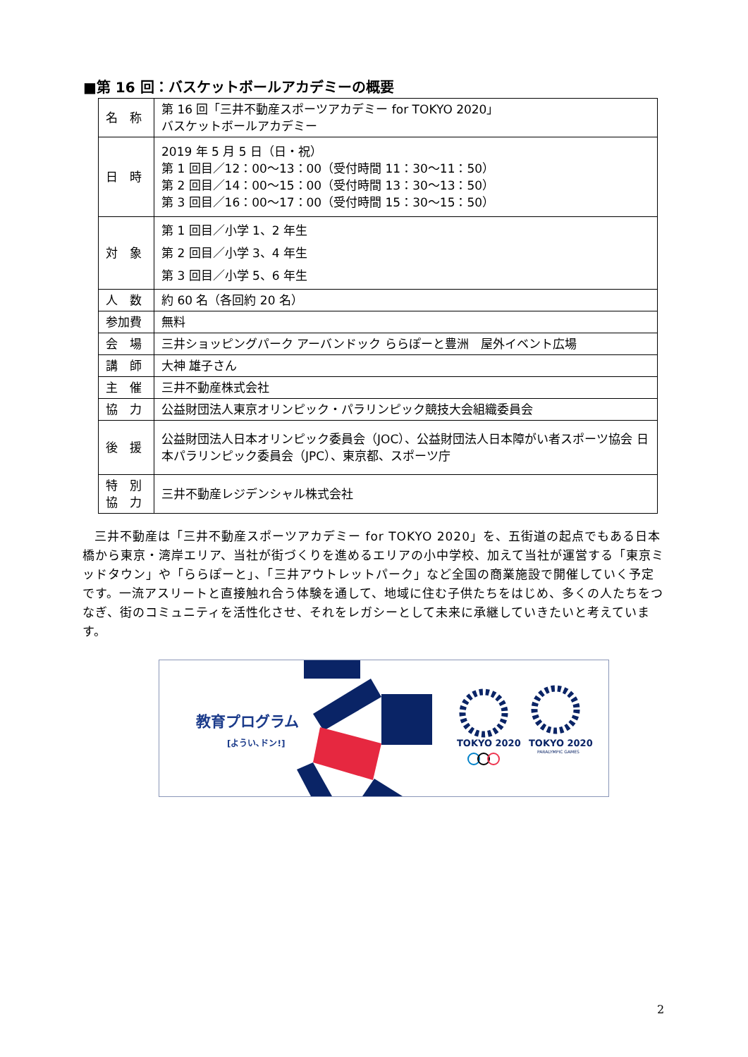■第 16 回：バスケットボールアカデミーの概要
| 名 称 | 第 16 回「三井不動産スポーツアカデミー for TOKYO 2020」 バスケットボールアカデミー |
| 日 時 | 2019 年 5 月 5 日（日・祝） 第 1 回目／12：00～13：00（受付時間 11：30～11：50） 第 2 回目／14：00～15：00（受付時間 13：30～13：50） 第 3 回目／16：00～17：00（受付時間 15：30～15：50） |
| 対 象 | 第 1 回目／小学 1、2 年生 第 2 回目／小学 3、4 年生 第 3 回目／小学 5、6 年生 |
| 人 数 | 約 60 名（各回約 20 名） |
| 参加費 | 無料 |
| 会 場 | 三井ショッピングパーク アーバンドック ららぽーと豊洲 屋外イベント広場 |
| 講 師 | 大神 雄子さん |
| 主 催 | 三井不動産株式会社 |
| 協 力 | 公益財団法人東京オリンピック・パラリンピック競技大会組織委員会 |
| 後 援 | 公益財団法人日本オリンピック委員会（JOC）、公益財団法人日本障がい者スポーツ協会 日本パラリンピック委員会（JPC）、東京都、スポーツ庁 |
| 特 別 協 力 | 三井不動産レジデンシャル株式会社 |
三井不動産は「三井不動産スポーツアカデミー for TOKYO 2020」を、五街道の起点でもある日本橋から東京・湾岸エリア、当社が街づくりを進めるエリアの小中学校、加えて当社が運営する「東京ミッドタウン」や「ららぽーと」、「三井アウトレットパーク」など全国の商業施設で開催していく予定です。一流アスリートと直接触れ合う体験を通して、地域に住む子供たちをはじめ、多くの人たちをつなぎ、街のコミュニティを活性化させ、それをレガシーとして未来に承継していきたいと考えています。
教育プログラム
[ようい､ドン!] TOKYO 2020 TOKYO 2020
PARALYMPIC GAMES
2